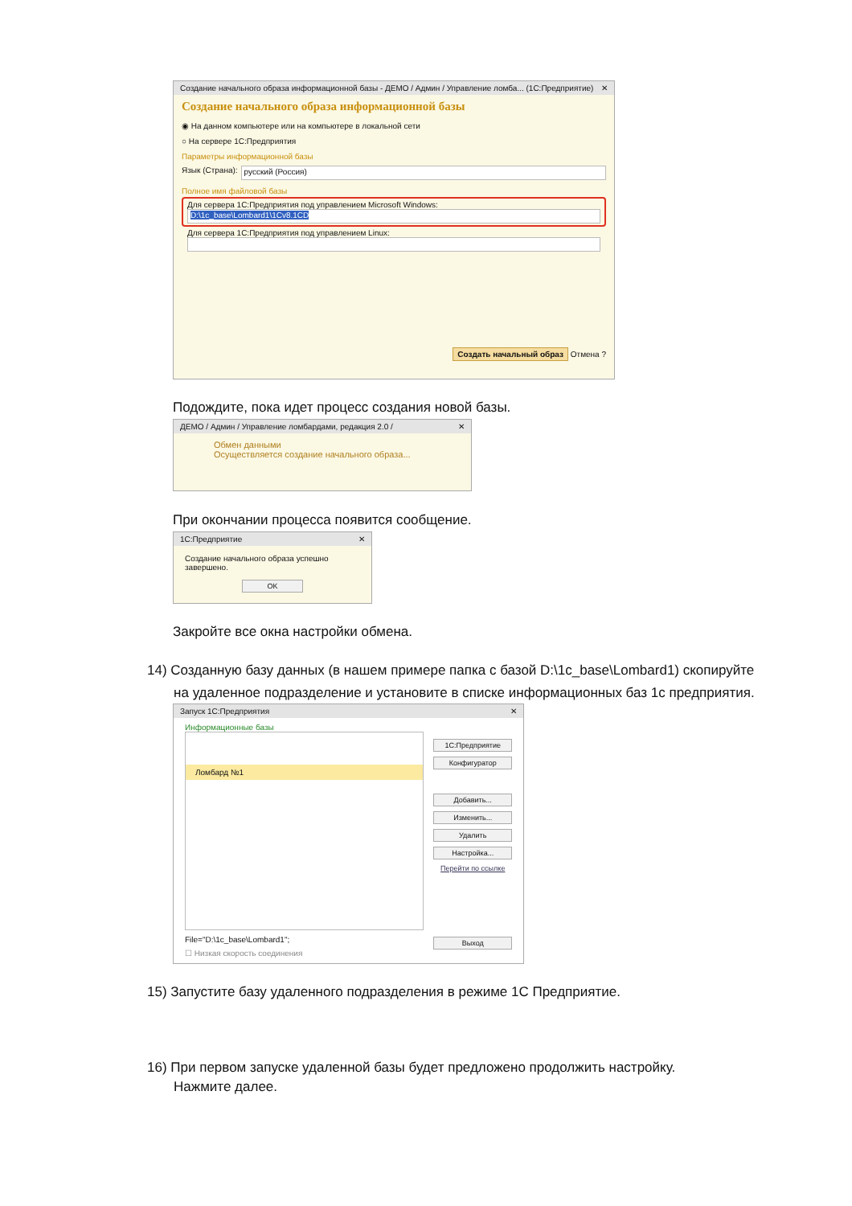Создание начального образа информационной базы - ДЕМО / Админ / Управление ломба... (1С:Предприятие) ✕
Создание начального образа информационной базы
◉ На данном компьютере или на компьютере в локальной сети
○ На сервере 1С:Предприятия
Параметры информационной базы
Язык (Страна):
русский (Россия)
Полное имя файловой базы
Для сервера 1С:Предприятия под управлением Microsoft Windows:
D:\1c_base\Lombard1\1Cv8.1CD
Для сервера 1С:Предприятия под управлением Linux:
Создать начальный образ Отмена ?
Подождите, пока идет процесс создания новой базы.
ДЕМО / Админ / Управление ломбардами, редакция 2.0 / ✕
Обмен данными
Осуществляется создание начального образа...
При окончании процесса появится сообщение.
1С:Предприятие ✕
Создание начального образа успешно завершено.
OK
Закройте все окна настройки обмена.
14) Созданную базу данных (в нашем примере папка с базой D:\1c_base\Lombard1) скопируйте
на удаленное подразделение и установите в списке информационных баз 1с предприятия.
Запуск 1С:Предприятия ✕
Информационные базы
Ломбард №1
File="D:\1c_base\Lombard1";
☐ Низкая скорость соединения
1С:Предприятие
Конфигуратор
Добавить...
Изменить...
Удалить
Настройка...
Перейти по ссылке
Выход
15) Запустите базу удаленного подразделения в режиме 1С Предприятие.
16) При первом запуске удаленной базы будет предложено продолжить настройку.
Нажмите далее.